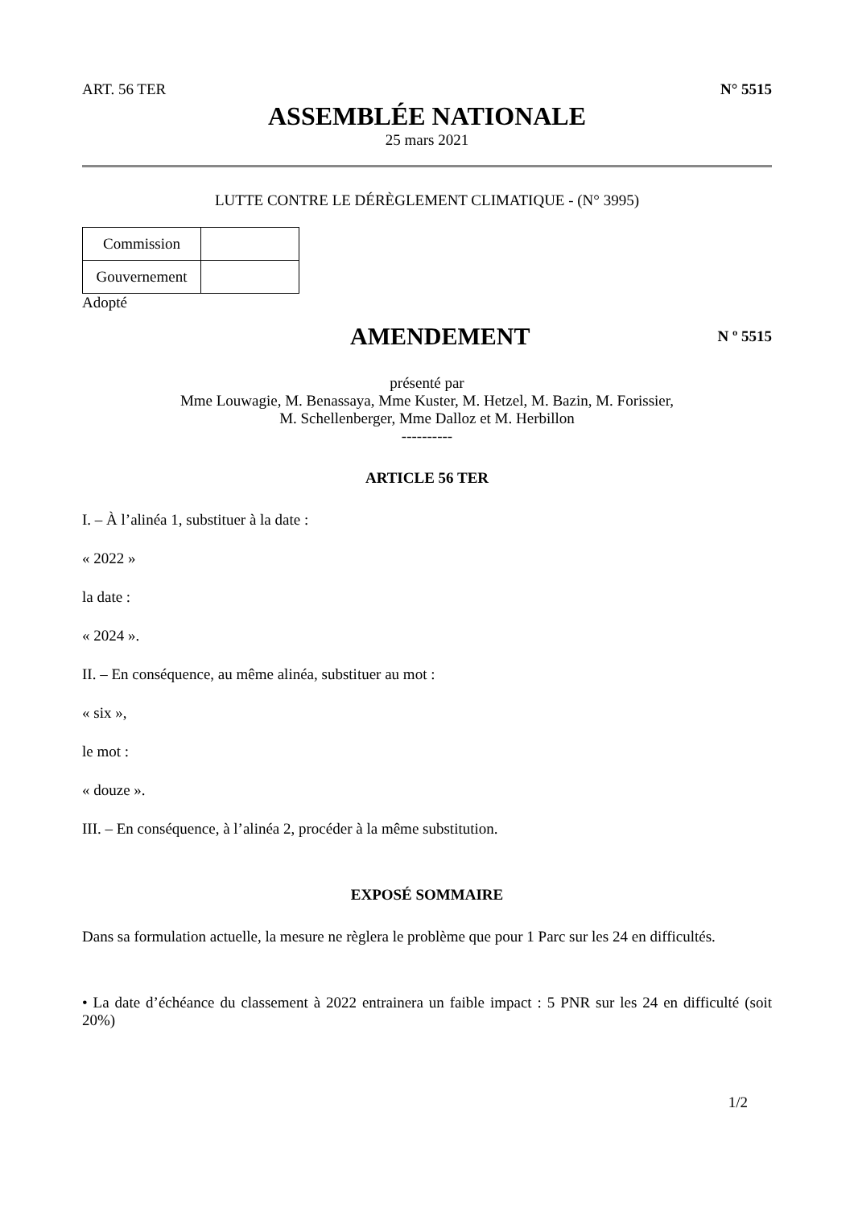ART. 56 TER N° 5515
ASSEMBLÉE NATIONALE
25 mars 2021
LUTTE CONTRE LE DÉRÈGLEMENT CLIMATIQUE - (N° 3995)
| Commission | |
| Gouvernement | |
Adopté
AMENDEMENT
N º 5515
présenté par
Mme Louwagie, M. Benassaya, Mme Kuster, M. Hetzel, M. Bazin, M. Forissier,
M. Schellenberger, Mme Dalloz et M. Herbillon
----------
ARTICLE 56 TER
I. – À l’alinéa 1, substituer à la date :
« 2022 »
la date :
« 2024 ».
II. – En conséquence, au même alinéa, substituer au mot :
« six »,
le mot :
« douze ».
III. – En conséquence, à l’alinéa 2, procéder à la même substitution.
EXPOSÉ SOMMAIRE
Dans sa formulation actuelle, la mesure ne règlera le problème que pour 1 Parc sur les 24 en difficultés.
• La date d’échéance du classement à 2022 entrainera un faible impact : 5 PNR sur les 24 en difficulté (soit 20%)
1/2